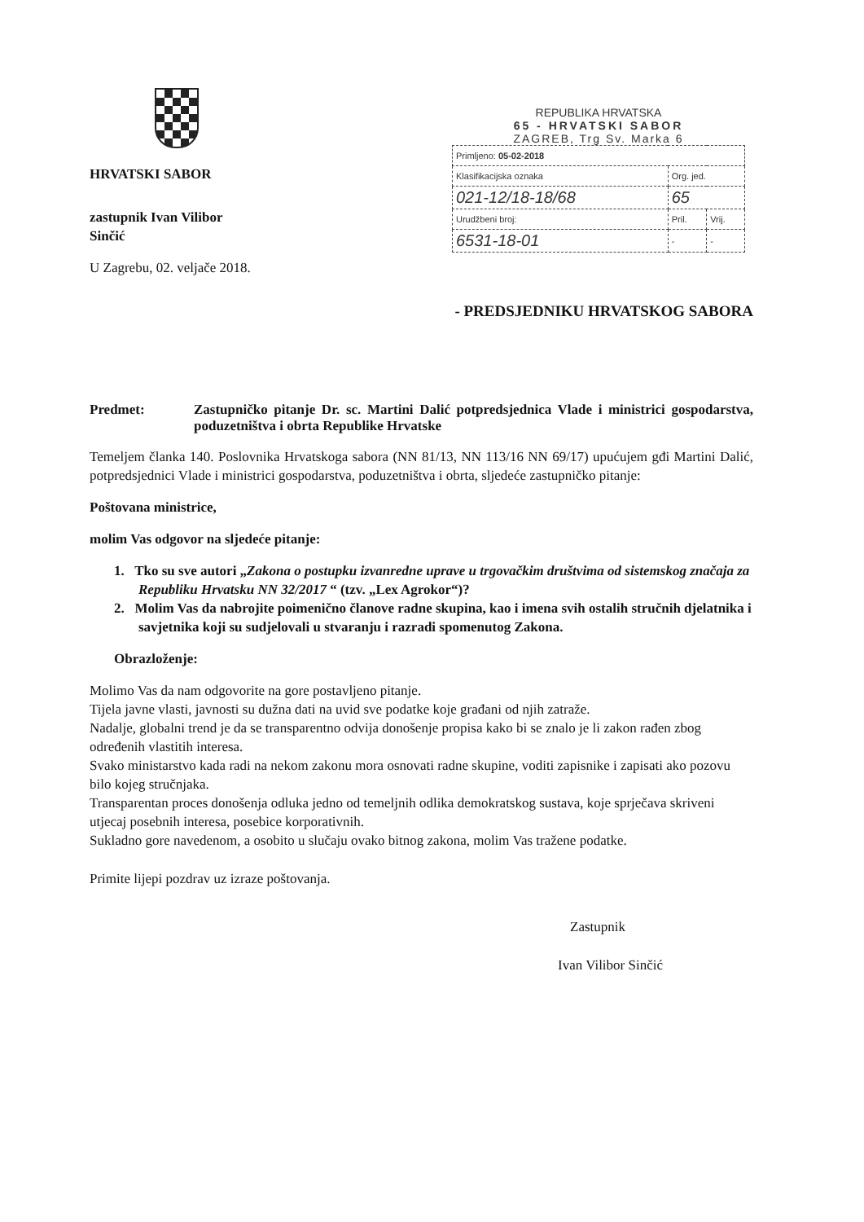HRVATSKI SABOR
zastupnik Ivan Vilibor Sinčić
U Zagrebu, 02. veljače 2018.
REPUBLIKA HRVATSKA
65 - HRVATSKI SABOR
ZAGREB, Trg Sv. Marka 6
| Primljeno: 05-02-2018 | | |
| Klasifikacijska oznaka | Org. jed. | |
| 021-12/18-18/68 | 65 | |
| Urudžbeni broj: | Pril. | Vrij. |
| 6531-18-01 | - | - |
- PREDSJEDNIKU HRVATSKOG SABORA
Predmet: Zastupničko pitanje Dr. sc. Martini Dalić potpredsjednica Vlade i ministrici gospodarstva, poduzetništva i obrta Republike Hrvatske
Temeljem članka 140. Poslovnika Hrvatskoga sabora (NN 81/13, NN 113/16 NN 69/17) upućujem gđi Martini Dalić, potpredsjednici Vlade i ministrici gospodarstva, poduzetništva i obrta, sljedeće zastupničko pitanje:
Poštovana ministrice,
molim Vas odgovor na sljedeće pitanje:
1. Tko su sve autori „Zakona o postupku izvanredne uprave u trgovačkim društvima od sistemskog značaja za Republiku Hrvatsku NN 32/2017 “ (tzv. „Lex Agrokor“)?
2. Molim Vas da nabrojite poimenično članove radne skupina, kao i imena svih ostalih stručnih djelatnika i savjetnika koji su sudjelovali u stvaranju i razradi spomenutog Zakona.
Obrazloženje:
Molimo Vas da nam odgovorite na gore postavljeno pitanje.
Tijela javne vlasti, javnosti su dužna dati na uvid sve podatke koje građani od njih zatraže.
Nadalje, globalni trend je da se transparentno odvija donošenje propisa kako bi se znalo je li zakon rađen zbog određenih vlastitih interesa.
Svako ministarstvo kada radi na nekom zakonu mora osnovati radne skupine, voditi zapisnike i zapisati ako pozovu bilo kojeg stručnjaka.
Transparentan proces donošenja odluka jedno od temeljnih odlika demokratskog sustava, koje sprječava skriveni utjecaj posebnih interesa, posebice korporativnih.
Sukladno gore navedenom, a osobito u slučaju ovako bitnog zakona, molim Vas tražene podatke.
Primite lijepi pozdrav uz izraze poštovanja.
Zastupnik
Ivan Vilibor Sinčić